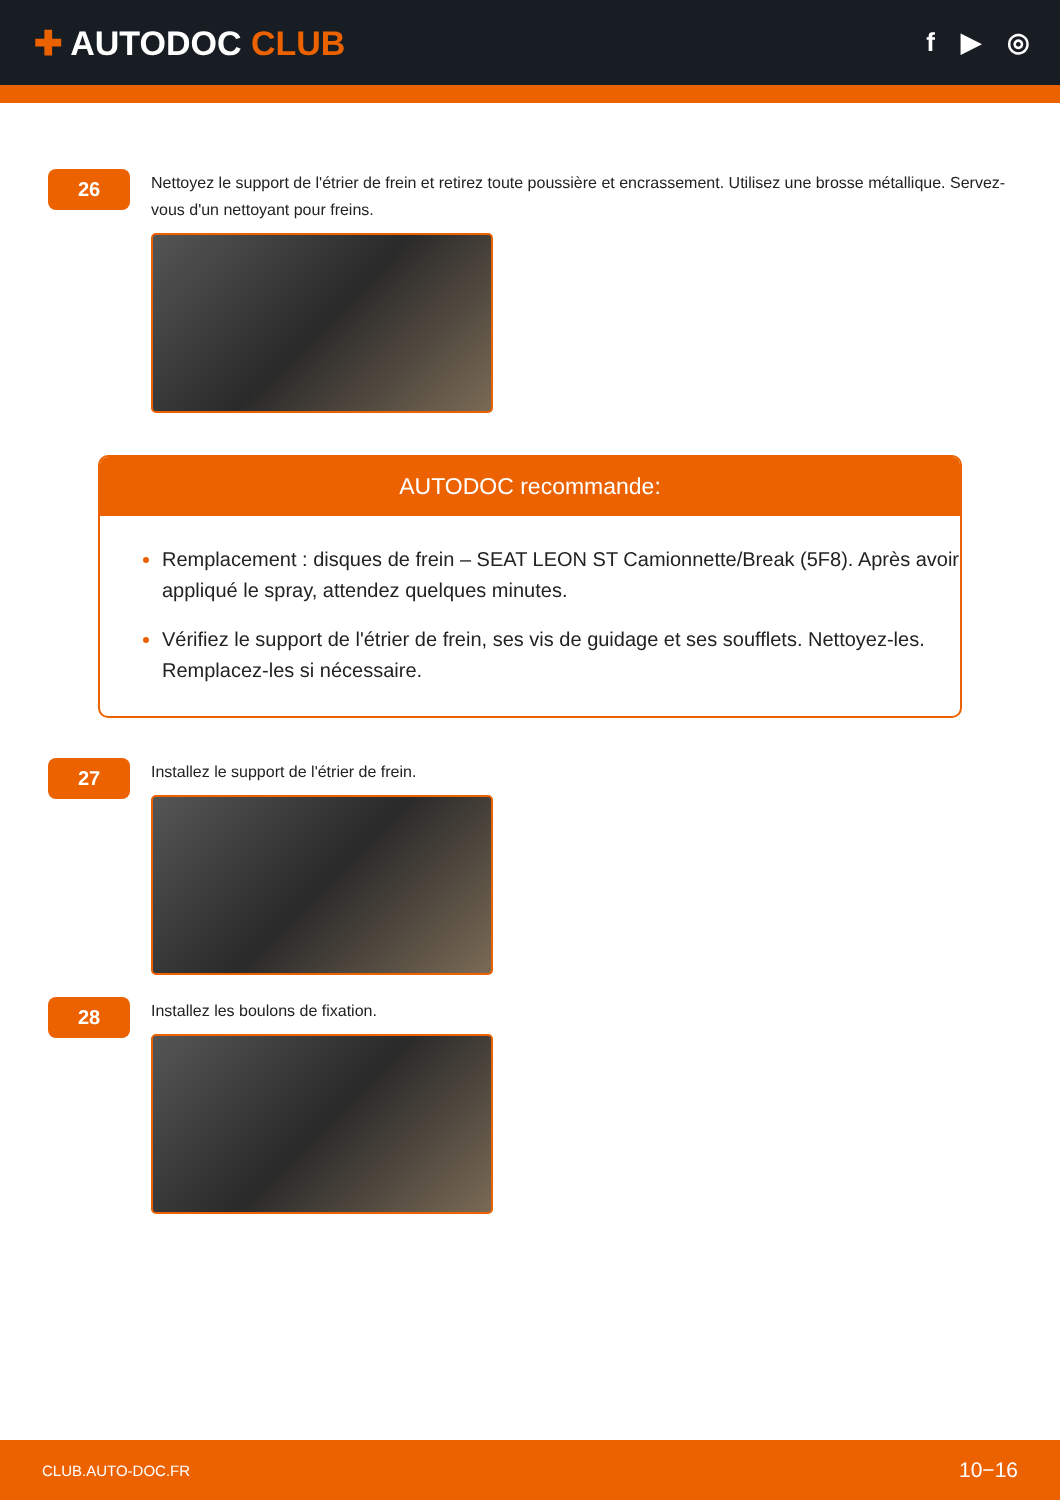✚ AUTODOC CLUB
f ▶ ◎
26
Nettoyez le support de l'étrier de frein et retirez toute poussière et encrassement. Utilisez une brosse métallique. Servez-vous d'un nettoyant pour freins.
AUTODOC recommande:
Remplacement : disques de frein – SEAT LEON ST Camionnette/Break (5F8). Après avoir appliqué le spray, attendez quelques minutes.
Vérifiez le support de l'étrier de frein, ses vis de guidage et ses soufflets. Nettoyez-les. Remplacez-les si nécessaire.
27
Installez le support de l'étrier de frein.
28
Installez les boulons de fixation.
CLUB.AUTO-DOC.FR 10−16